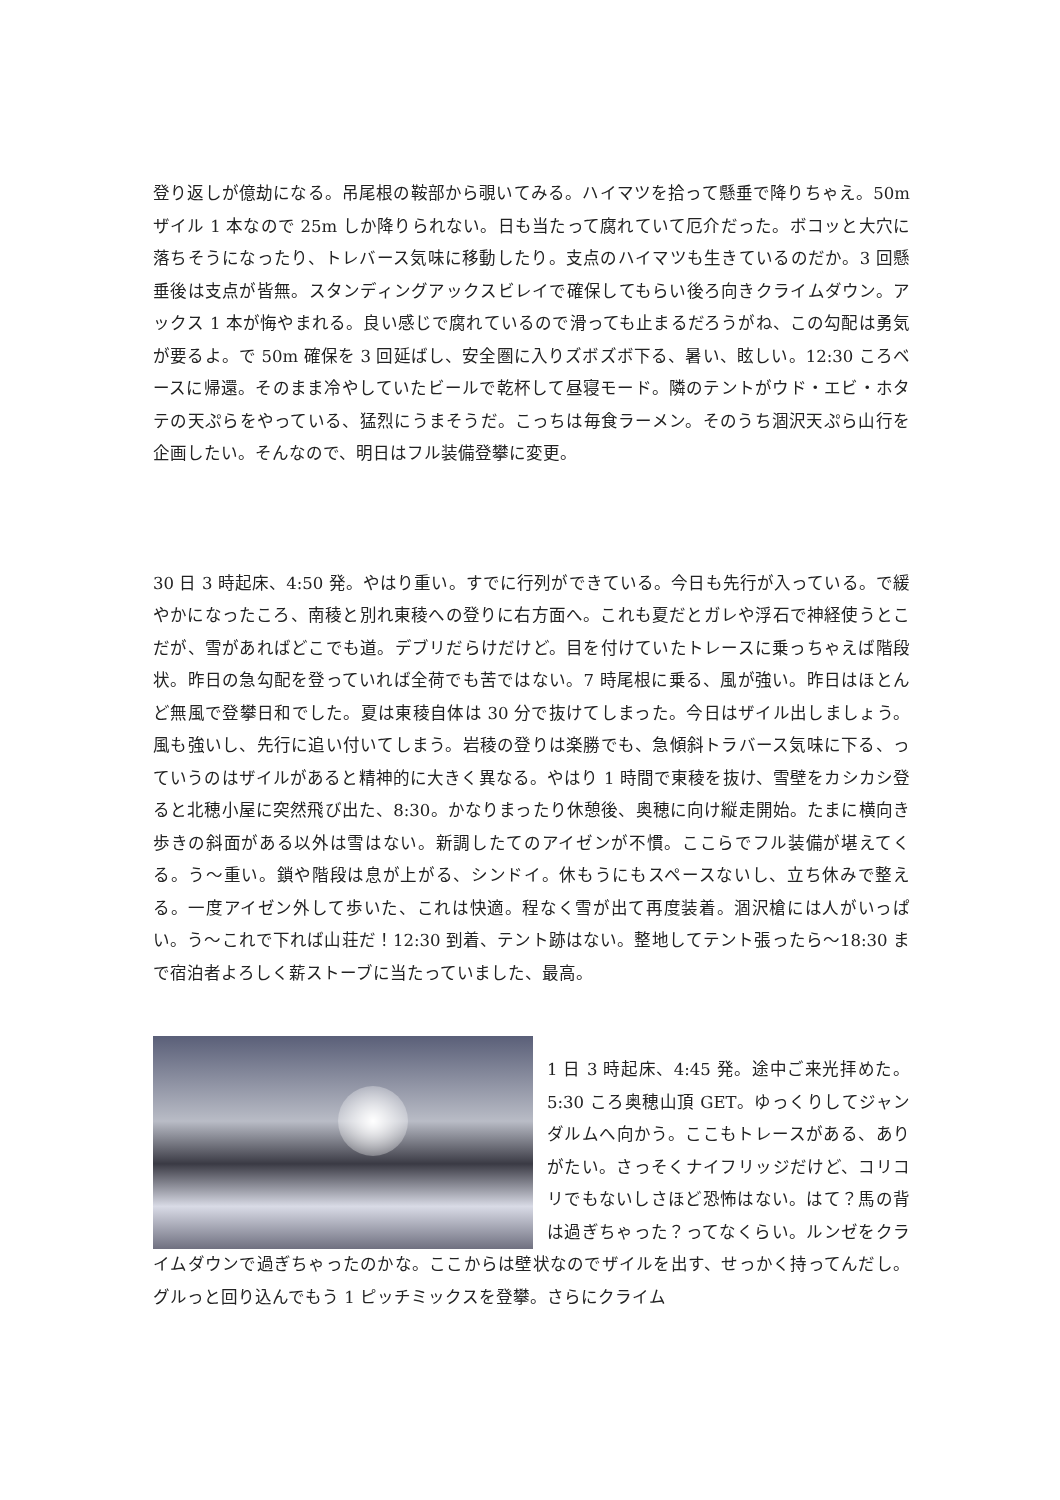登り返しが億劫になる。吊尾根の鞍部から覗いてみる。ハイマツを拾って懸垂で降りちゃえ。50m ザイル 1 本なので 25m しか降りられない。日も当たって腐れていて厄介だった。ボコッと大穴に落ちそうになったり、トレバース気味に移動したり。支点のハイマツも生きているのだか。3 回懸垂後は支点が皆無。スタンディングアックスビレイで確保してもらい後ろ向きクライムダウン。アックス 1 本が悔やまれる。良い感じで腐れているので滑っても止まるだろうがね、この勾配は勇気が要るよ。で 50m 確保を 3 回延ばし、安全圏に入りズボズボ下る、暑い、眩しい。12:30 ころベースに帰還。そのまま冷やしていたビールで乾杯して昼寝モード。隣のテントがウド・エビ・ホタテの天ぷらをやっている、猛烈にうまそうだ。こっちは毎食ラーメン。そのうち涸沢天ぷら山行を企画したい。そんなので、明日はフル装備登攀に変更。
30 日 3 時起床、4:50 発。やはり重い。すでに行列ができている。今日も先行が入っている。で緩やかになったころ、南稜と別れ東稜への登りに右方面へ。これも夏だとガレや浮石で神経使うとこだが、雪があればどこでも道。デブリだらけだけど。目を付けていたトレースに乗っちゃえば階段状。昨日の急勾配を登っていれば全荷でも苦ではない。7 時尾根に乗る、風が強い。昨日はほとんど無風で登攀日和でした。夏は東稜自体は 30 分で抜けてしまった。今日はザイル出しましょう。風も強いし、先行に追い付いてしまう。岩稜の登りは楽勝でも、急傾斜トラバース気味に下る、っていうのはザイルがあると精神的に大きく異なる。やはり 1 時間で東稜を抜け、雪壁をカシカシ登ると北穂小屋に突然飛び出た、8:30。かなりまったり休憩後、奥穂に向け縦走開始。たまに横向き歩きの斜面がある以外は雪はない。新調したてのアイゼンが不慣。ここらでフル装備が堪えてくる。う〜重い。鎖や階段は息が上がる、シンドイ。休もうにもスペースないし、立ち休みで整える。一度アイゼン外して歩いた、これは快適。程なく雪が出て再度装着。涸沢槍には人がいっぱい。う〜これで下れば山荘だ！12:30 到着、テント跡はない。整地してテント張ったら〜18:30 まで宿泊者よろしく薪ストーブに当たっていました、最高。
1 日 3 時起床、4:45 発。途中ご来光拝めた。5:30 ころ奥穂山頂 GET。ゆっくりしてジャンダルムへ向かう。ここもトレースがある、ありがたい。さっそくナイフリッジだけど、コリコリでもないしさほど恐怖はない。はて？馬の背は過ぎちゃった？ってなくらい。ルンゼをクライムダウンで過ぎちゃったのかな。ここからは壁状なのでザイルを出す、せっかく持ってんだし。グルっと回り込んでもう 1 ピッチミックスを登攀。さらにクライム